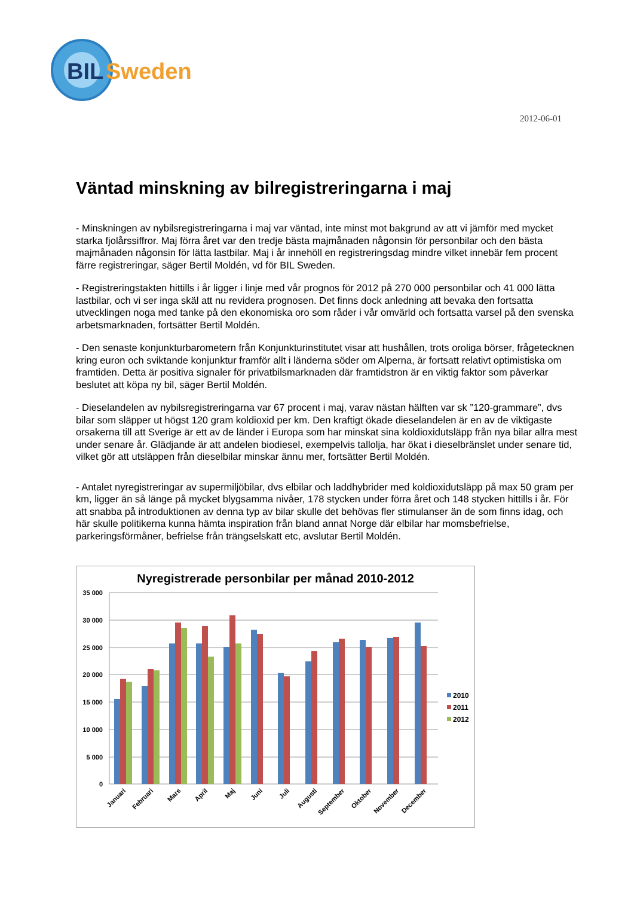BIL
Sweden
2012-06-01
Väntad minskning av bilregistreringarna i maj
- Minskningen av nybilsregistreringarna i maj var väntad, inte minst mot bakgrund av att vi jämför med mycket starka fjolårssiffror. Maj förra året var den tredje bästa majmånaden någonsin för personbilar och den bästa majmånaden någonsin för lätta lastbilar. Maj i år innehöll en registreringsdag mindre vilket innebär fem procent färre registreringar, säger Bertil Moldén, vd för BIL Sweden.
- Registreringstakten hittills i år ligger i linje med vår prognos för 2012 på 270 000 personbilar och 41 000 lätta lastbilar, och vi ser inga skäl att nu revidera prognosen. Det finns dock anledning att bevaka den fortsatta utvecklingen noga med tanke på den ekonomiska oro som råder i vår omvärld och fortsatta varsel på den svenska arbetsmarknaden, fortsätter Bertil Moldén.
- Den senaste konjunkturbarometern från Konjunkturinstitutet visar att hushållen, trots oroliga börser, frågetecknen kring euron och sviktande konjunktur framför allt i länderna söder om Alperna, är fortsatt relativt optimistiska om framtiden. Detta är positiva signaler för privatbilsmarknaden där framtidstron är en viktig faktor som påverkar beslutet att köpa ny bil, säger Bertil Moldén.
- Dieselandelen av nybilsregistreringarna var 67 procent i maj, varav nästan hälften var sk ”120-grammare”, dvs bilar som släpper ut högst 120 gram koldioxid per km. Den kraftigt ökade dieselandelen är en av de viktigaste orsakerna till att Sverige är ett av de länder i Europa som har minskat sina koldioxidutsläpp från nya bilar allra mest under senare år. Glädjande är att andelen biodiesel, exempelvis tallolja, har ökat i dieselbränslet under senare tid, vilket gör att utsläppen från dieselbilar minskar ännu mer, fortsätter Bertil Moldén.
- Antalet nyregistreringar av supermiljöbilar, dvs elbilar och laddhybrider med koldioxidutsläpp på max 50 gram per km, ligger än så länge på mycket blygsamma nivåer, 178 stycken under förra året och 148 stycken hittills i år. För att snabba på introduktionen av denna typ av bilar skulle det behövas fler stimulanser än de som finns idag, och här skulle politikerna kunna hämta inspiration från bland annat Norge där elbilar har momsbefrielse, parkeringsförmåner, befrielse från trängselskatt etc, avslutar Bertil Moldén.
Nyregistrerade personbilar per månad 2010-2012
35 000
30 000
25 000
20 000
15 000
10 000
5 000
0
2010
2011
2012
Januari
Februari
Mars
April
Maj
Juni
Juli
Augusti
September
Oktober
November
December